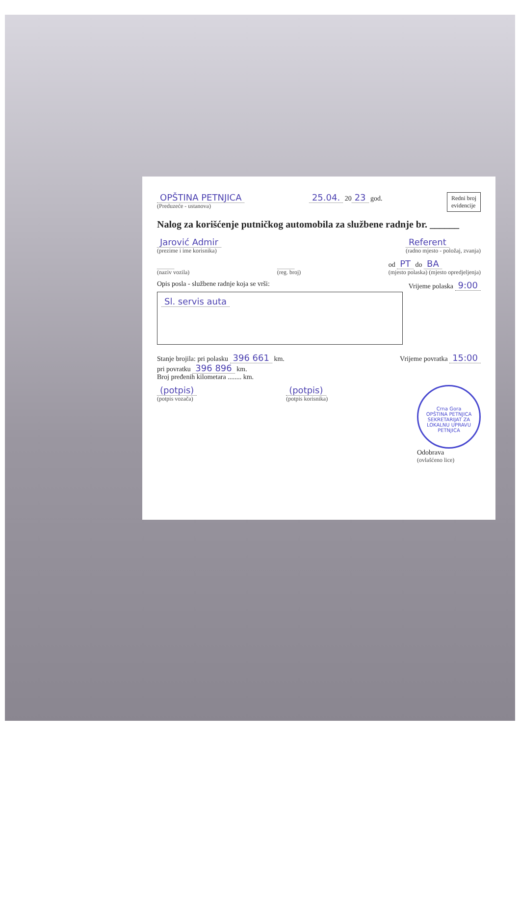OPŠTINA PETNJICA
(Preduzeće - ustanova)
25.04. 20 23 god.
Redni broj
evidencije
Nalog za korišćenje putničkog automobila za službene radnje br. ______
Jarović Admir
(prezime i ime korisnika)
Referent
(radno mjesto - položaj, zvanja)
(naziv vozila) (reg. broj)
od PT do BA
(mjesto polaska) (mjesto opredjeljenja)
Opis posla - službene radnje koja se vrši:
Sl. servis auta
Vrijeme polaska 9:00
Stanje brojila: pri polasku 396 661 km.
pri povratku 396 896 km.
Broj pređenih kilometara ........ km.
Vrijeme povratka 15:00
(potpis)
(potpis vozača)
(potpis)
(potpis korisnika)
Crna Gora
OPŠTINA PETNJICA
SEKRETARIJAT ZA LOKALNU UPRAVU
PETNJICA
Odobrava
(ovlašćeno lice)